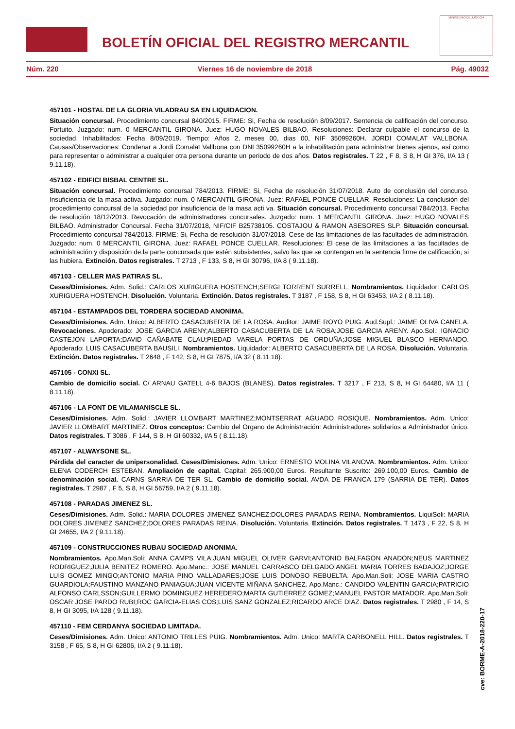BOLETÍN OFICIAL DEL REGISTRO MERCANTIL
MINISTERIO DE JUSTICIA
Núm. 220 Viernes 16 de noviembre de 2018 Pág. 49032
457101 - HOSTAL DE LA GLORIA VILADRAU SA EN LIQUIDACION.
Situación concursal. Procedimiento concursal 840/2015. FIRME: Si, Fecha de resolución 8/09/2017. Sentencia de calificación del concurso. Fortuito. Juzgado: num. 0 MERCANTIL GIRONA. Juez: HUGO NOVALES BILBAO. Resoluciones: Declarar culpable el concurso de la sociedad. Inhabilitados: Fecha 8/09/2019. Tiempo: Años 2, meses 00, dias 00, NIF 35099260H. JORDI COMALAT VALLBONA. Causas/Observaciones: Condenar a Jordi Comalat Vallbona con DNI 35099260H a la inhabilitación para administrar bienes ajenos, así como para representar o administrar a cualquier otra persona durante un periodo de dos años. Datos registrales. T 22 , F 8, S 8, H GI 376, I/A 13 ( 9.11.18).
457102 - EDIFICI BISBAL CENTRE SL.
Situación concursal. Procedimiento concursal 784/2013. FIRME: Si, Fecha de resolución 31/07/2018. Auto de conclusión del concurso. Insuficiencia de la masa activa. Juzgado: num. 0 MERCANTIL GIRONA. Juez: RAFAEL PONCE CUELLAR. Resoluciones: La conclusión del procedimiento concursal de la sociedad por insuficiencia de la masa acti va. Situación concursal. Procedimiento concursal 784/2013. Fecha de resolución 18/12/2013. Revocación de administradores concursales. Juzgado: num. 1 MERCANTIL GIRONA. Juez: HUGO NOVALES BILBAO. Administrador Concursal. Fecha 31/07/2018, NIF/CIF B25738105. COSTAJOU & RAMON ASESORES SLP. Situación concursal. Procedimiento concursal 784/2013. FIRME: Si, Fecha de resolución 31/07/2018. Cese de las limitaciones de las facultades de administración. Juzgado: num. 0 MERCANTIL GIRONA. Juez: RAFAEL PONCE CUELLAR. Resoluciones: El cese de las limitaciones a las facultades de administración y disposición de.la parte concursada que estén subsistentes, salvo las que se contengan en la sentencia firme de calificación, si las hubiera. Extinción. Datos registrales. T 2713 , F 133, S 8, H GI 30796, I/A 8 ( 9.11.18).
457103 - CELLER MAS PATIRAS SL.
Ceses/Dimisiones. Adm. Solid.: CARLOS XURIGUERA HOSTENCH;SERGI TORRENT SURRELL. Nombramientos. Liquidador: CARLOS XURIGUERA HOSTENCH. Disolución. Voluntaria. Extinción. Datos registrales. T 3187 , F 158, S 8, H GI 63453, I/A 2 ( 8.11.18).
457104 - ESTAMPADOS DEL TORDERA SOCIEDAD ANONIMA.
Ceses/Dimisiones. Adm. Unico: ALBERTO CASACUBERTA DE LA ROSA. Auditor: JAIME ROYO PUIG. Aud.Supl.: JAIME OLIVA CANELA. Revocaciones. Apoderado: JOSE GARCIA ARENY;ALBERTO CASACUBERTA DE LA ROSA;JOSE GARCIA ARENY. Apo.Sol.: IGNACIO CASTEJON LAPORTA;DAVID CAÑABATE CLAU;PIEDAD VARELA PORTAS DE ORDUÑA;JOSE MIGUEL BLASCO HERNANDO. Apoderado: LUIS CASACUBERTA BAUSILI. Nombramientos. Liquidador: ALBERTO CASACUBERTA DE LA ROSA. Disolución. Voluntaria. Extinción. Datos registrales. T 2648 , F 142, S 8, H GI 7875, I/A 32 ( 8.11.18).
457105 - CONXI SL.
Cambio de domicilio social. C/ ARNAU GATELL 4-6 BAJOS (BLANES). Datos registrales. T 3217 , F 213, S 8, H GI 64480, I/A 11 ( 8.11.18).
457106 - LA FONT DE VILAMANISCLE SL.
Ceses/Dimisiones. Adm. Solid.: JAVIER LLOMBART MARTINEZ;MONTSERRAT AGUADO ROSIQUE. Nombramientos. Adm. Unico: JAVIER LLOMBART MARTINEZ. Otros conceptos: Cambio del Organo de Administración: Administradores solidarios a Administrador único. Datos registrales. T 3086 , F 144, S 8, H GI 60332, I/A 5 ( 8.11.18).
457107 - ALWAYSONE SL.
Pérdida del caracter de unipersonalidad. Ceses/Dimisiones. Adm. Unico: ERNESTO MOLINA VILANOVA. Nombramientos. Adm. Unico: ELENA CODERCH ESTEBAN. Ampliación de capital. Capital: 265.900,00 Euros. Resultante Suscrito: 269.100,00 Euros. Cambio de denominación social. CARNS SARRIA DE TER SL. Cambio de domicilio social. AVDA DE FRANCA 179 (SARRIA DE TER). Datos registrales. T 2987 , F 5, S 8, H GI 56759, I/A 2 ( 9.11.18).
457108 - PARADAS JIMENEZ SL.
Ceses/Dimisiones. Adm. Solid.: MARIA DOLORES JIMENEZ SANCHEZ;DOLORES PARADAS REINA. Nombramientos. LiquiSoli: MARIA DOLORES JIMENEZ SANCHEZ;DOLORES PARADAS REINA. Disolución. Voluntaria. Extinción. Datos registrales. T 1473 , F 22, S 8, H GI 24655, I/A 2 ( 9.11.18).
457109 - CONSTRUCCIONES RUBAU SOCIEDAD ANONIMA.
Nombramientos. Apo.Man.Soli: ANNA CAMPS VILA;JUAN MIGUEL OLIVER GARVI;ANTONIO BALFAGON ANADON;NEUS MARTINEZ RODRIGUEZ;JULIA BENITEZ ROMERO. Apo.Manc.: JOSE MANUEL CARRASCO DELGADO;ANGEL MARIA TORRES BADAJOZ;JORGE LUIS GOMEZ MINGO;ANTONIO MARIA PINO VALLADARES;JOSE LUIS DONOSO REBUELTA. Apo.Man.Soli: JOSE MARIA CASTRO GUARDIOLA;FAUSTINO MANZANO PANIAGUA;JUAN VICENTE MIÑANA SANCHEZ. Apo.Manc.: CANDIDO VALENTIN GARCIA;PATRICIO ALFONSO CARLSSON;GUILLERMO DOMINGUEZ HEREDERO;MARTA GUTIERREZ GOMEZ;MANUEL PASTOR MATADOR. Apo.Man.Soli: OSCAR JOSE PARDO RUBI;ROC GARCIA-ELIAS COS;LUIS SANZ GONZALEZ;RICARDO ARCE DIAZ. Datos registrales. T 2980 , F 14, S 8, H GI 3095, I/A 128 ( 9.11.18).
457110 - FEM CERDANYA SOCIEDAD LIMITADA.
Ceses/Dimisiones. Adm. Unico: ANTONIO TRILLES PUIG. Nombramientos. Adm. Unico: MARTA CARBONELL HILL. Datos registrales. T 3158 , F 65, S 8, H GI 62806, I/A 2 ( 9.11.18).
cve: BORME-A-2018-220-17